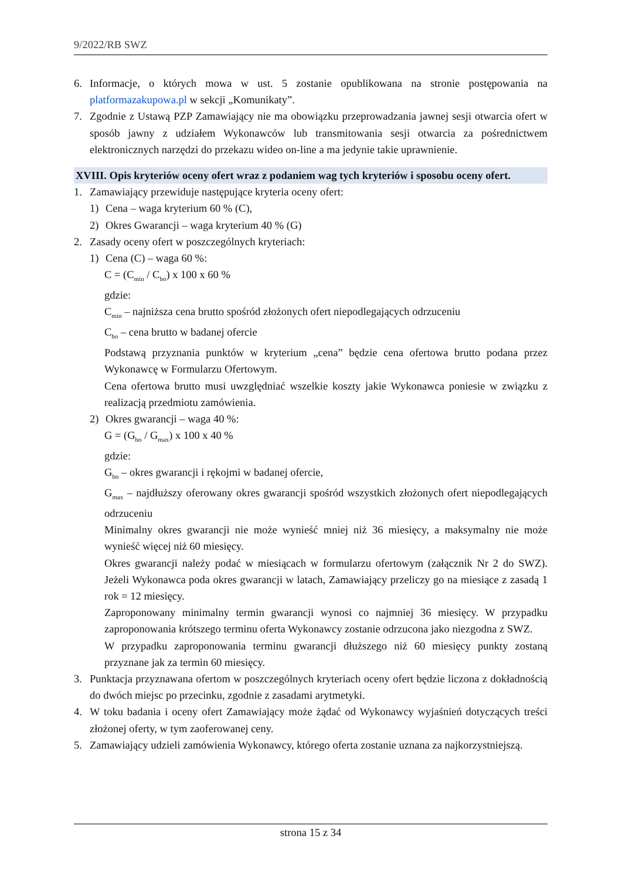9/2022/RB SWZ
6. Informacje, o których mowa w ust. 5 zostanie opublikowana na stronie postępowania na platformazakupowa.pl w sekcji „Komunikaty”.
7. Zgodnie z Ustawą PZP Zamawiający nie ma obowiązku przeprowadzania jawnej sesji otwarcia ofert w sposób jawny z udziałem Wykonawców lub transmitowania sesji otwarcia za pośrednictwem elektronicznych narzędzi do przekazu wideo on-line a ma jedynie takie uprawnienie.
XVIII. Opis kryteriów oceny ofert wraz z podaniem wag tych kryteriów i sposobu oceny ofert.
1. Zamawiający przewiduje następujące kryteria oceny ofert:
1) Cena – waga kryterium 60 % (C),
2) Okres Gwarancji – waga kryterium 40 % (G)
2. Zasady oceny ofert w poszczególnych kryteriach:
1) Cena (C) – waga 60 %:
C = (C<sub>min</sub> / C<sub>bo</sub>) x 100 x 60 %
gdzie:
C<sub>min</sub> – najniższa cena brutto spośród złożonych ofert niepodlegających odrzuceniu
C<sub>bo</sub> – cena brutto w badanej ofercie
Podstawą przyznania punktów w kryterium „cena” będzie cena ofertowa brutto podana przez Wykonawcę w Formularzu Ofertowym.
Cena ofertowa brutto musi uwzględniać wszelkie koszty jakie Wykonawca poniesie w związku z realizacją przedmiotu zamówienia.
2) Okres gwarancji – waga 40 %:
G = (G<sub>bo</sub> / G<sub>max</sub>) x 100 x 40 %
gdzie:
G<sub>bo</sub> – okres gwarancji i rękojmi w badanej ofercie,
G<sub>max</sub> – najdłuższy oferowany okres gwarancji spośród wszystkich złożonych ofert niepodlegających odrzuceniu
Minimalny okres gwarancji nie może wynieść mniej niż 36 miesięcy, a maksymalny nie może wynieść więcej niż 60 miesięcy.
Okres gwarancji należy podać w miesiącach w formularzu ofertowym (załącznik Nr 2 do SWZ). Jeżeli Wykonawca poda okres gwarancji w latach, Zamawiający przeliczy go na miesiące z zasadą 1 rok = 12 miesięcy.
Zaproponowany minimalny termin gwarancji wynosi co najmniej 36 miesięcy. W przypadku zaproponowania krótszego terminu oferta Wykonawcy zostanie odrzucona jako niezgodna z SWZ.
W przypadku zaproponowania terminu gwarancji dłuższego niż 60 miesięcy punkty zostaną przyznane jak za termin 60 miesięcy.
3. Punktacja przyznawana ofertom w poszczególnych kryteriach oceny ofert będzie liczona z dokładnością do dwóch miejsc po przecinku, zgodnie z zasadami arytmetyki.
4. W toku badania i oceny ofert Zamawiający może żądać od Wykonawcy wyjaśnień dotyczących treści złożonej oferty, w tym zaoferowanej ceny.
5. Zamawiający udzieli zamówienia Wykonawcy, którego oferta zostanie uznana za najkorzystniejszą.
strona 15 z 34